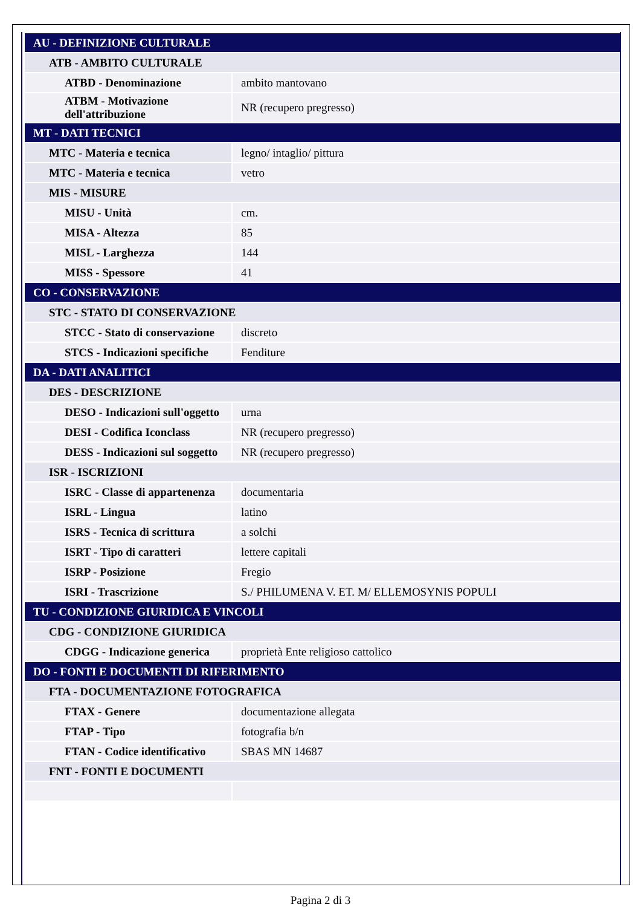| AU - DEFINIZIONE CULTURALE | |
| ATB - AMBITO CULTURALE | |
| ATBD - Denominazione | ambito mantovano |
| ATBM - Motivazione dell'attribuzione | NR (recupero pregresso) |
| MT - DATI TECNICI | |
| MTC - Materia e tecnica | legno/ intaglio/ pittura |
| MTC - Materia e tecnica | vetro |
| MIS - MISURE | |
| MISU - Unità | cm. |
| MISA - Altezza | 85 |
| MISL - Larghezza | 144 |
| MISS - Spessore | 41 |
| CO - CONSERVAZIONE | |
| STC - STATO DI CONSERVAZIONE | |
| STCC - Stato di conservazione | discreto |
| STCS - Indicazioni specifiche | Fenditure |
| DA - DATI ANALITICI | |
| DES - DESCRIZIONE | |
| DESO - Indicazioni sull'oggetto | urna |
| DESI - Codifica Iconclass | NR (recupero pregresso) |
| DESS - Indicazioni sul soggetto | NR (recupero pregresso) |
| ISR - ISCRIZIONI | |
| ISRC - Classe di appartenenza | documentaria |
| ISRL - Lingua | latino |
| ISRS - Tecnica di scrittura | a solchi |
| ISRT - Tipo di caratteri | lettere capitali |
| ISRP - Posizione | Fregio |
| ISRI - Trascrizione | S./ PHILUMENA V. ET. M/ ELLEMOSYNIS POPULI |
| TU - CONDIZIONE GIURIDICA E VINCOLI | |
| CDG - CONDIZIONE GIURIDICA | |
| CDGG - Indicazione generica | proprietà Ente religioso cattolico |
| DO - FONTI E DOCUMENTI DI RIFERIMENTO | |
| FTA - DOCUMENTAZIONE FOTOGRAFICA | |
| FTAX - Genere | documentazione allegata |
| FTAP - Tipo | fotografia b/n |
| FTAN - Codice identificativo | SBAS MN 14687 |
| FNT - FONTI E DOCUMENTI | |
Pagina 2 di 3